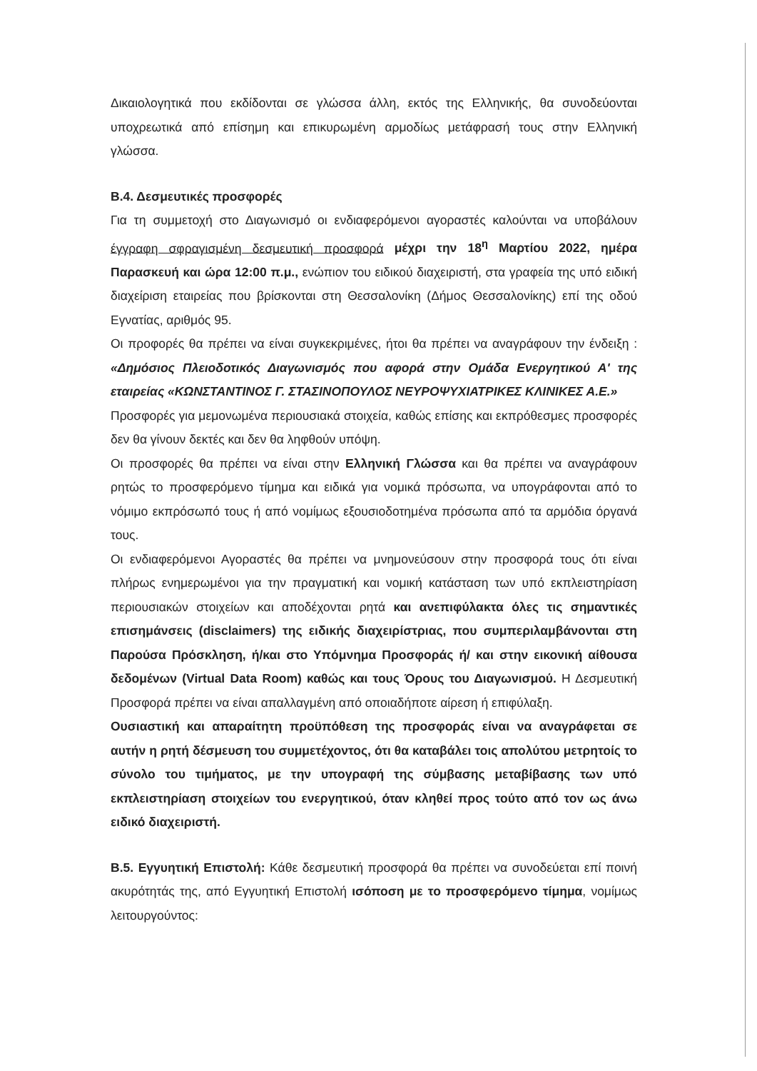Δικαιολογητικά που εκδίδονται σε γλώσσα άλλη, εκτός της Ελληνικής, θα συνοδεύονται υποχρεωτικά από επίσημη και επικυρωμένη αρμοδίως μετάφρασή τους στην Ελληνική γλώσσα.
Β.4. Δεσμευτικές προσφορές
Για τη συμμετοχή στο Διαγωνισμό οι ενδιαφερόμενοι αγοραστές καλούνται να υποβάλουν έγγραφη σφραγισμένη δεσμευτική προσφορά μέχρι την 18<sup>η</sup> Μαρτίου 2022, ημέρα Παρασκευή και ώρα 12:00 π.μ., ενώπιον του ειδικού διαχειριστή, στα γραφεία της υπό ειδική διαχείριση εταιρείας που βρίσκονται στη Θεσσαλονίκη (Δήμος Θεσσαλονίκης) επί της οδού Εγνατίας, αριθμός 95.
Οι προφορές θα πρέπει να είναι συγκεκριμένες, ήτοι θα πρέπει να αναγράφουν την ένδειξη : «Δημόσιος Πλειοδοτικός Διαγωνισμός που αφορά στην Ομάδα Ενεργητικού Α' της εταιρείας «ΚΩΝΣΤΑΝΤΙΝΟΣ Γ. ΣΤΑΣΙΝΟΠΟΥΛΟΣ ΝΕΥΡΟΨΥΧΙΑΤΡΙΚΕΣ ΚΛΙΝΙΚΕΣ Α.Ε.»
Προσφορές για μεμονωμένα περιουσιακά στοιχεία, καθώς επίσης και εκπρόθεσμες προσφορές δεν θα γίνουν δεκτές και δεν θα ληφθούν υπόψη.
Οι προσφορές θα πρέπει να είναι στην Ελληνική Γλώσσα και θα πρέπει να αναγράφουν ρητώς το προσφερόμενο τίμημα και ειδικά για νομικά πρόσωπα, να υπογράφονται από το νόμιμο εκπρόσωπό τους ή από νομίμως εξουσιοδοτημένα πρόσωπα από τα αρμόδια όργανά τους.
Οι ενδιαφερόμενοι Αγοραστές θα πρέπει να μνημονεύσουν στην προσφορά τους ότι είναι πλήρως ενημερωμένοι για την πραγματική και νομική κατάσταση των υπό εκπλειστηρίαση περιουσιακών στοιχείων και αποδέχονται ρητά και ανεπιφύλακτα όλες τις σημαντικές επισημάνσεις (disclaimers) της ειδικής διαχειρίστριας, που συμπεριλαμβάνονται στη Παρούσα Πρόσκληση, ή/και στο Υπόμνημα Προσφοράς ή/ και στην εικονική αίθουσα δεδομένων (Virtual Data Room) καθώς και τους Όρους του Διαγωνισμού. Η Δεσμευτική Προσφορά πρέπει να είναι απαλλαγμένη από οποιαδήποτε αίρεση ή επιφύλαξη.
Ουσιαστική και απαραίτητη προϋπόθεση της προσφοράς είναι να αναγράφεται σε αυτήν η ρητή δέσμευση του συμμετέχοντος, ότι θα καταβάλει τοις απολύτου μετρητοίς το σύνολο του τιμήματος, με την υπογραφή της σύμβασης μεταβίβασης των υπό εκπλειστηρίαση στοιχείων του ενεργητικού, όταν κληθεί προς τούτο από τον ως άνω ειδικό διαχειριστή.
Β.5. Εγγυητική Επιστολή: Κάθε δεσμευτική προσφορά θα πρέπει να συνοδεύεται επί ποινή ακυρότητάς της, από Εγγυητική Επιστολή ισόποση με το προσφερόμενο τίμημα, νομίμως λειτουργούντος: